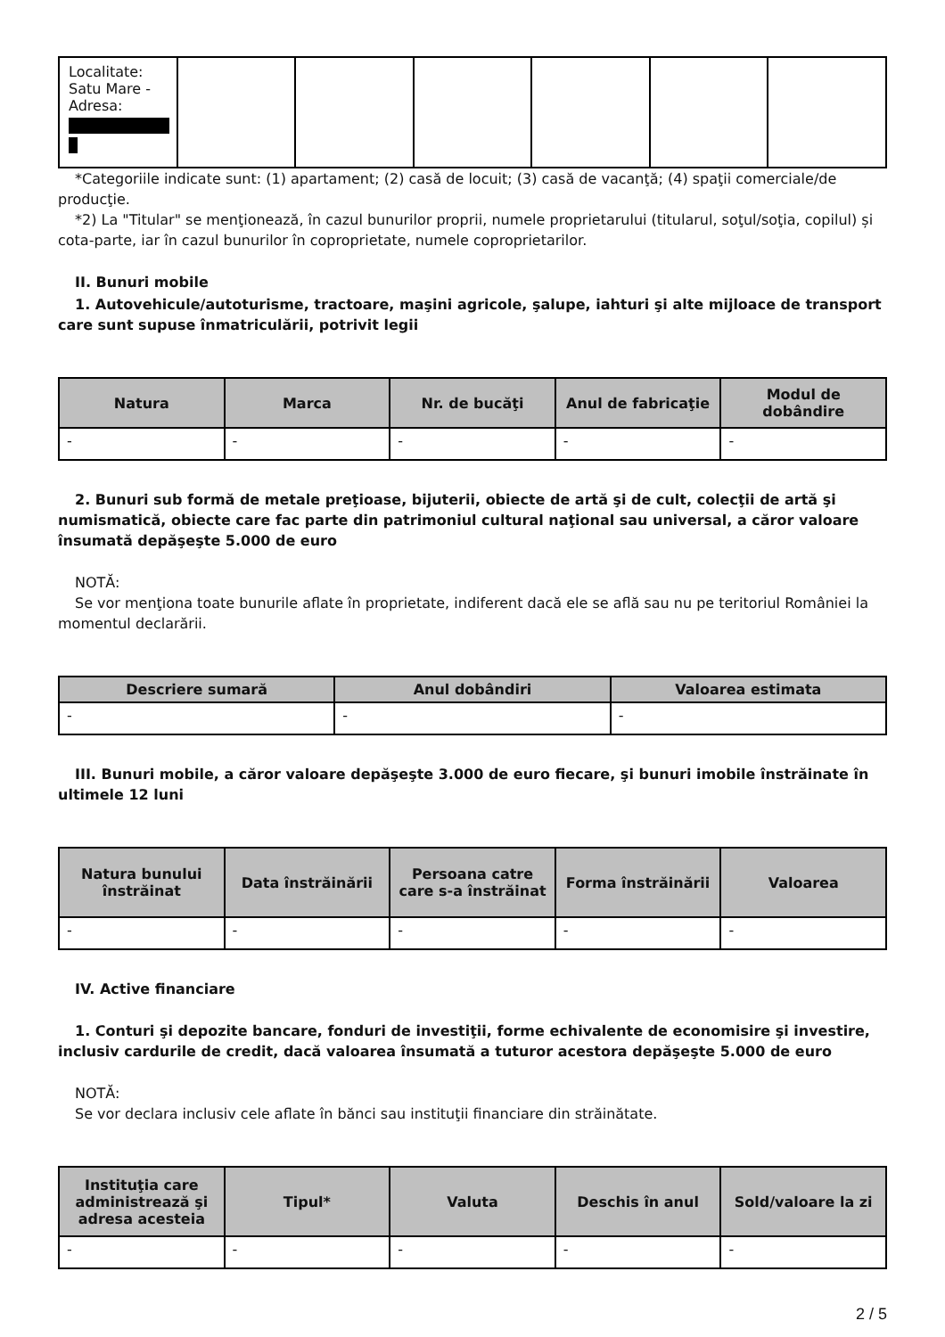| Localitate: Satu Mare - Adresa: | | | | | | |
*Categoriile indicate sunt: (1) apartament; (2) casă de locuit; (3) casă de vacanţă; (4) spaţii comerciale/de producţie.
*2) La "Titular" se menţionează, în cazul bunurilor proprii, numele proprietarului (titularul, soţul/soţia, copilul) și cota-parte, iar în cazul bunurilor în coproprietate, numele coproprietarilor.
II. Bunuri mobile
1. Autovehicule/autoturisme, tractoare, maşini agricole, şalupe, iahturi şi alte mijloace de transport care sunt supuse înmatriculării, potrivit legii
| Natura | Marca | Nr. de bucăţi | Anul de fabricaţie | Modul de dobândire |
| --- | --- | --- | --- | --- |
| - | - | - | - | - |
2. Bunuri sub formă de metale preţioase, bijuterii, obiecte de artă şi de cult, colecţii de artă şi numismatică, obiecte care fac parte din patrimoniul cultural naţional sau universal, a căror valoare însumată depăşeşte 5.000 de euro
NOTĂ:
Se vor menţiona toate bunurile aflate în proprietate, indiferent dacă ele se află sau nu pe teritoriul României la momentul declarării.
| Descriere sumară | Anul dobândiri | Valoarea estimata |
| --- | --- | --- |
| - | - | - |
III. Bunuri mobile, a căror valoare depăşeşte 3.000 de euro fiecare, şi bunuri imobile înstrăinate în ultimele 12 luni
| Natura bunului înstrăinat | Data înstrăinării | Persoana catre care s-a înstrăinat | Forma înstrăinării | Valoarea |
| --- | --- | --- | --- | --- |
| - | - | - | - | - |
IV. Active financiare
1. Conturi şi depozite bancare, fonduri de investiţii, forme echivalente de economisire şi investire, inclusiv cardurile de credit, dacă valoarea însumată a tuturor acestora depăşeşte 5.000 de euro
NOTĂ:
Se vor declara inclusiv cele aflate în bănci sau instituţii financiare din străinătate.
| Instituţia care administrează şi adresa acesteia | Tipul* | Valuta | Deschis în anul | Sold/valoare la zi |
| --- | --- | --- | --- | --- |
| - | - | - | - | - |
2 / 5